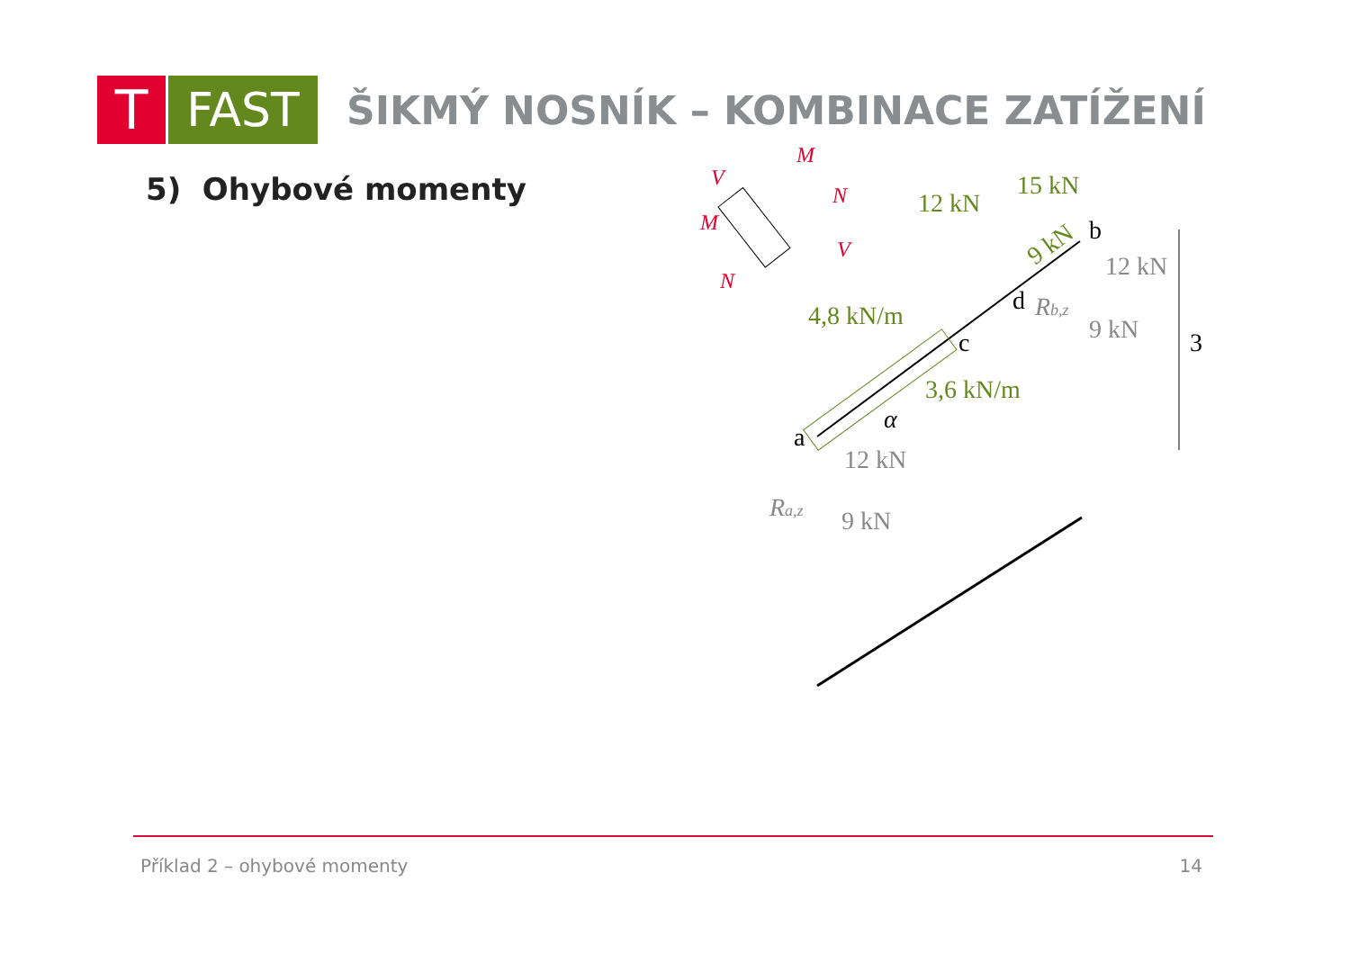T
FAST
ŠIKMÝ NOSNÍK – KOMBINACE ZATÍŽENÍ
5) Ohybové momenty
12 kN
15 kN
4,8 kN/m
3,6 kN/m
9 kN
12 kN
9 kN
12 kN
9 kN
Ra,z
Rb,z
b
d
c
a
α
3
M
V
M
N
V
N
Příklad 2 – ohybové momenty 14